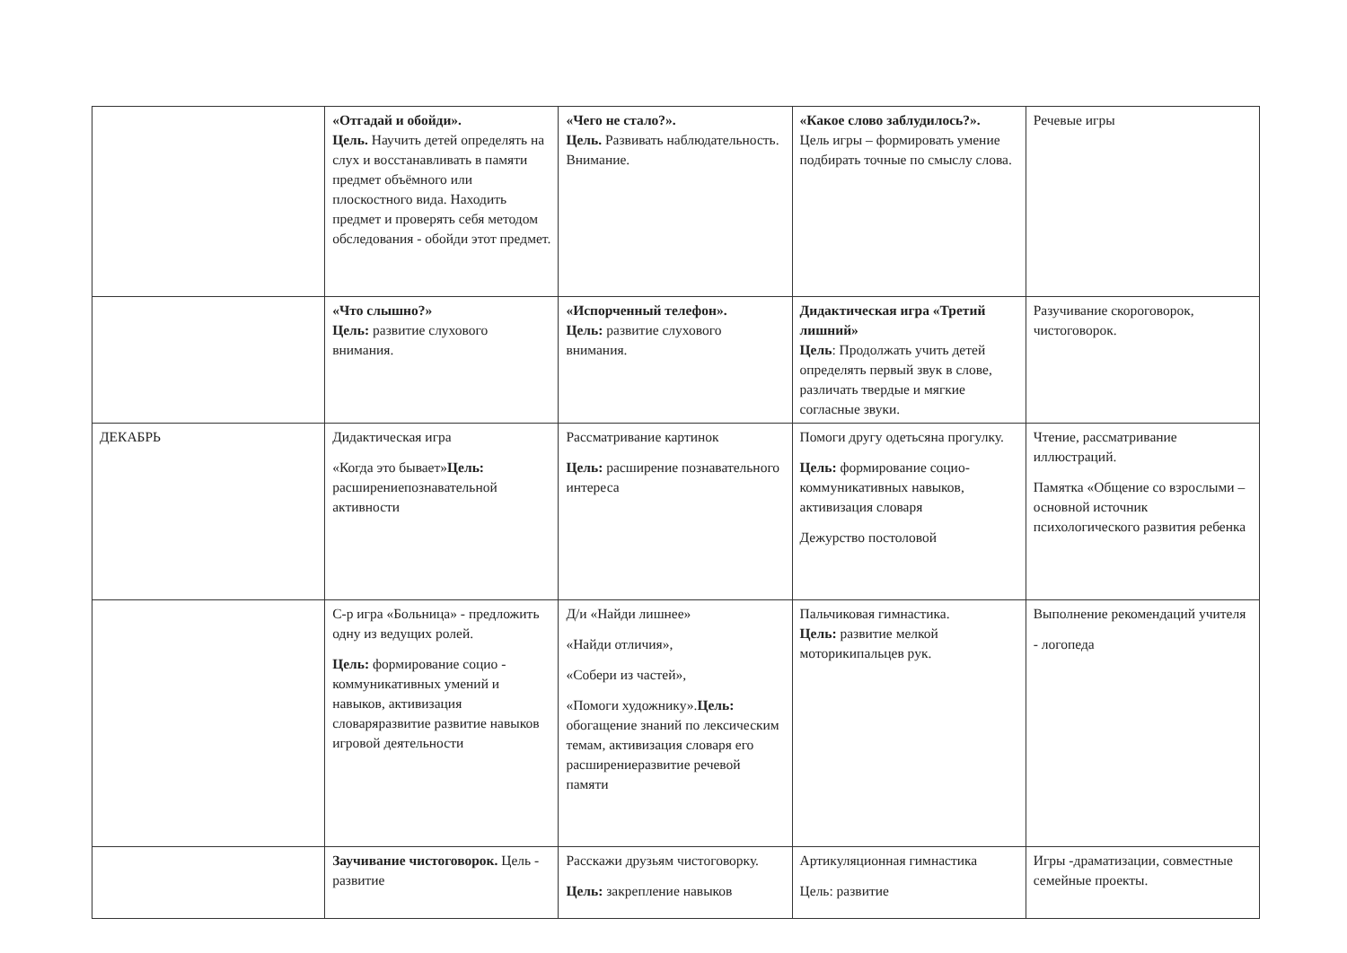| | «Отгадай и обойди». Цель. Научить детей определять на слух и восстанавливать в памяти предмет объёмного или плоскостного вида. Находить предмет и проверять себя методом обследования - обойди этот предмет. | «Чего не стало?». Цель. Развивать наблюдательность. Внимание. | «Какое слово заблудилось?». Цель игры – формировать умение подбирать точные по смыслу слова. | Речевые игры |
| | «Что слышно?» Цель: развитие слухового внимания. | «Испорченный телефон». Цель: развитие слухового внимания. | Дидактическая игра «Третий лишний» Цель : Продолжать учить детей определять первый звук в слове, различать твердые и мягкие согласные звуки. | Разучивание скороговорок, чистоговорок. |
| ДЕКАБРЬ | Дидактическая игра «Когда это бывает» Цель: расширениепознавательной активности | Рассматривание картинок Цель: расширение познавательного интереса | Помоги другу одетьсяна прогулку. Цель: формирование социо- коммуникативных навыков, активизация словаря Дежурство постоловой | Чтение, рассматривание иллюстраций. Памятка «Общение со взрослыми – основной источник психологического развития ребенка |
| | С-р игра «Больница» - предложить одну из ведущих ролей. Цель: формирование социо - коммуникативных умений и навыков, активизация словаряразвитие развитие навыков игровой деятельности | Д/и «Найди лишнее» «Найди отличия», «Собери из частей», «Помоги художнику». Цель: обогащение знаний по лексическим темам, активизация словаря его расширениеразвитие речевой памяти | Пальчиковая гимнастика. Цель: развитие мелкой моторикипальцев рук. | Выполнение рекомендаций учителя - логопеда |
| | Заучивание чистоговорок. Цель - развитие | Расскажи друзьям чистоговорку. Цель: закрепление навыков | Артикуляционная гимнастика Цель: развитие | Игры -драматизации, совместные семейные проекты. |